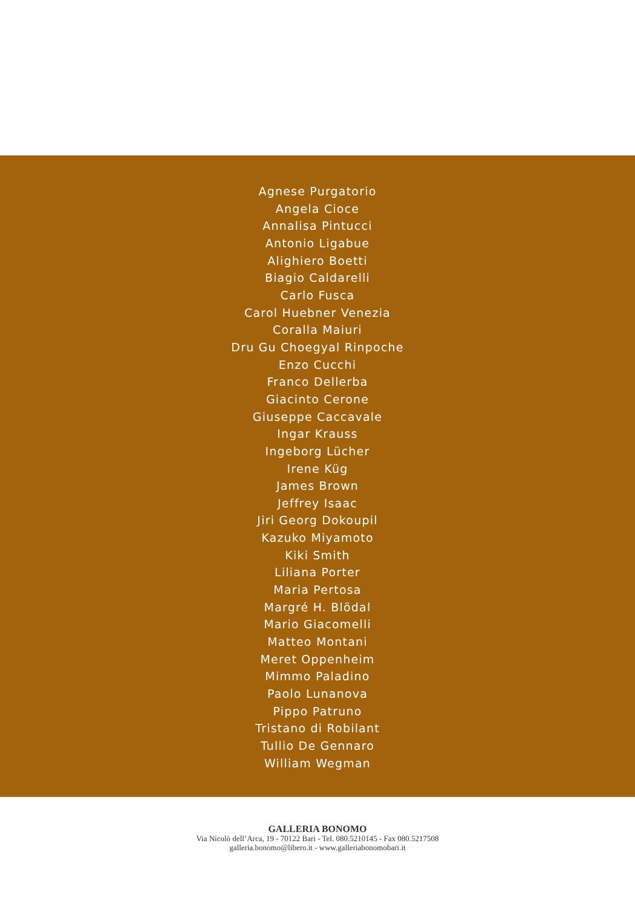Agnese Purgatorio
Angela Cioce
Annalisa Pintucci
Antonio Ligabue
Alighiero Boetti
Biagio Caldarelli
Carlo Fusca
Carol Huebner Venezia
Coralla Maiuri
Dru Gu Choegyal Rinpoche
Enzo Cucchi
Franco Dellerba
Giacinto Cerone
Giuseppe Caccavale
Ingar Krauss
Ingeborg Lücher
Irene Küg
James Brown
Jeffrey Isaac
Jiri Georg Dokoupil
Kazuko Miyamoto
Kiki Smith
Liliana Porter
Maria Pertosa
Margré H. Blödal
Mario Giacomelli
Matteo Montani
Meret Oppenheim
Mimmo Paladino
Paolo Lunanova
Pippo Patruno
Tristano di Robilant
Tullio De Gennaro
William Wegman
GALLERIA BONOMO
Via Nicolò dell’Arca, 19 - 70122 Bari - Tel. 080.5210145 - Fax 080.5217508
galleria.bonomo@libero.it - www.galleriabonomobari.it